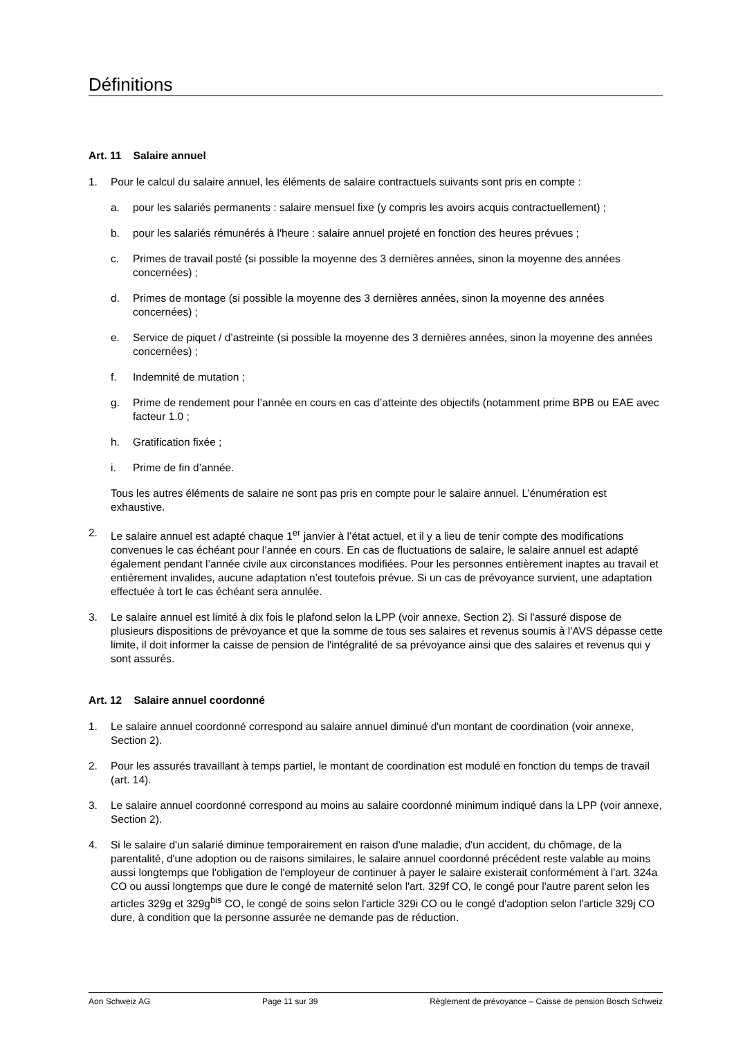Définitions
Art. 11 Salaire annuel
1. Pour le calcul du salaire annuel, les éléments de salaire contractuels suivants sont pris en compte :
a. pour les salariés permanents : salaire mensuel fixe (y compris les avoirs acquis contractuellement) ;
b. pour les salariés rémunérés à l'heure : salaire annuel projeté en fonction des heures prévues ;
c. Primes de travail posté (si possible la moyenne des 3 dernières années, sinon la moyenne des années concernées) ;
d. Primes de montage (si possible la moyenne des 3 dernières années, sinon la moyenne des années concernées) ;
e. Service de piquet / d’astreinte (si possible la moyenne des 3 dernières années, sinon la moyenne des années concernées) ;
f. Indemnité de mutation ;
g. Prime de rendement pour l’année en cours en cas d’atteinte des objectifs (notamment prime BPB ou EAE avec facteur 1.0 ;
h. Gratification fixée ;
i. Prime de fin d’année.
Tous les autres éléments de salaire ne sont pas pris en compte pour le salaire annuel. L’énumération est exhaustive.
2. Le salaire annuel est adapté chaque 1<sup>er</sup> janvier à l’état actuel, et il y a lieu de tenir compte des modifications convenues le cas échéant pour l’année en cours. En cas de fluctuations de salaire, le salaire annuel est adapté également pendant l’année civile aux circonstances modifiées. Pour les personnes entièrement inaptes au travail et entièrement invalides, aucune adaptation n’est toutefois prévue. Si un cas de prévoyance survient, une adaptation effectuée à tort le cas échéant sera annulée.
3. Le salaire annuel est limité à dix fois le plafond selon la LPP (voir annexe, Section 2). Si l'assuré dispose de plusieurs dispositions de prévoyance et que la somme de tous ses salaires et revenus soumis à l'AVS dépasse cette limite, il doit informer la caisse de pension de l'intégralité de sa prévoyance ainsi que des salaires et revenus qui y sont assurés.
Art. 12 Salaire annuel coordonné
1. Le salaire annuel coordonné correspond au salaire annuel diminué d'un montant de coordination (voir annexe, Section 2).
2. Pour les assurés travaillant à temps partiel, le montant de coordination est modulé en fonction du temps de travail (art. 14).
3. Le salaire annuel coordonné correspond au moins au salaire coordonné minimum indiqué dans la LPP (voir annexe, Section 2).
4. Si le salaire d'un salarié diminue temporairement en raison d'une maladie, d'un accident, du chômage, de la parentalité, d'une adoption ou de raisons similaires, le salaire annuel coordonné précédent reste valable au moins aussi longtemps que l'obligation de l'employeur de continuer à payer le salaire existerait conformément à l'art. 324a CO ou aussi longtemps que dure le congé de maternité selon l'art. 329f CO, le congé pour l'autre parent selon les articles 329g et 329g<sup>bis</sup> CO, le congé de soins selon l'article 329i CO ou le congé d'adoption selon l'article 329j CO dure, à condition que la personne assurée ne demande pas de réduction.
Aon Schweiz AG Page 11 sur 39 Règlement de prévoyance – Caisse de pension Bosch Schweiz